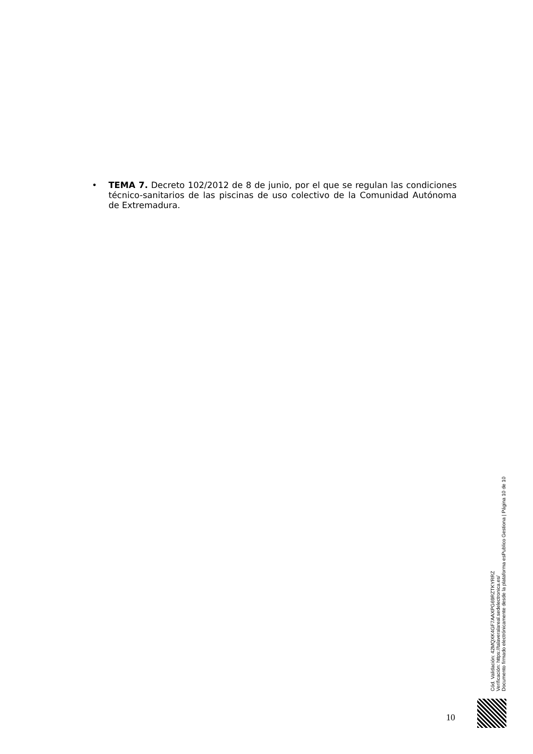• TEMA 7. Decreto 102/2012 de 8 de junio, por el que se regulan las condiciones técnico-sanitarios de las piscinas de uso colectivo de la Comunidad Autónoma de Extremadura.
Cód. Validación: 42MQXK4GF7AAXPG69RZTKYRRZ
Verificación: https://talaveralareal.sedelectronica.es/
Documento firmado electrónicamente desde la plataforma esPublico Gestiona | Página 10 de 10
10